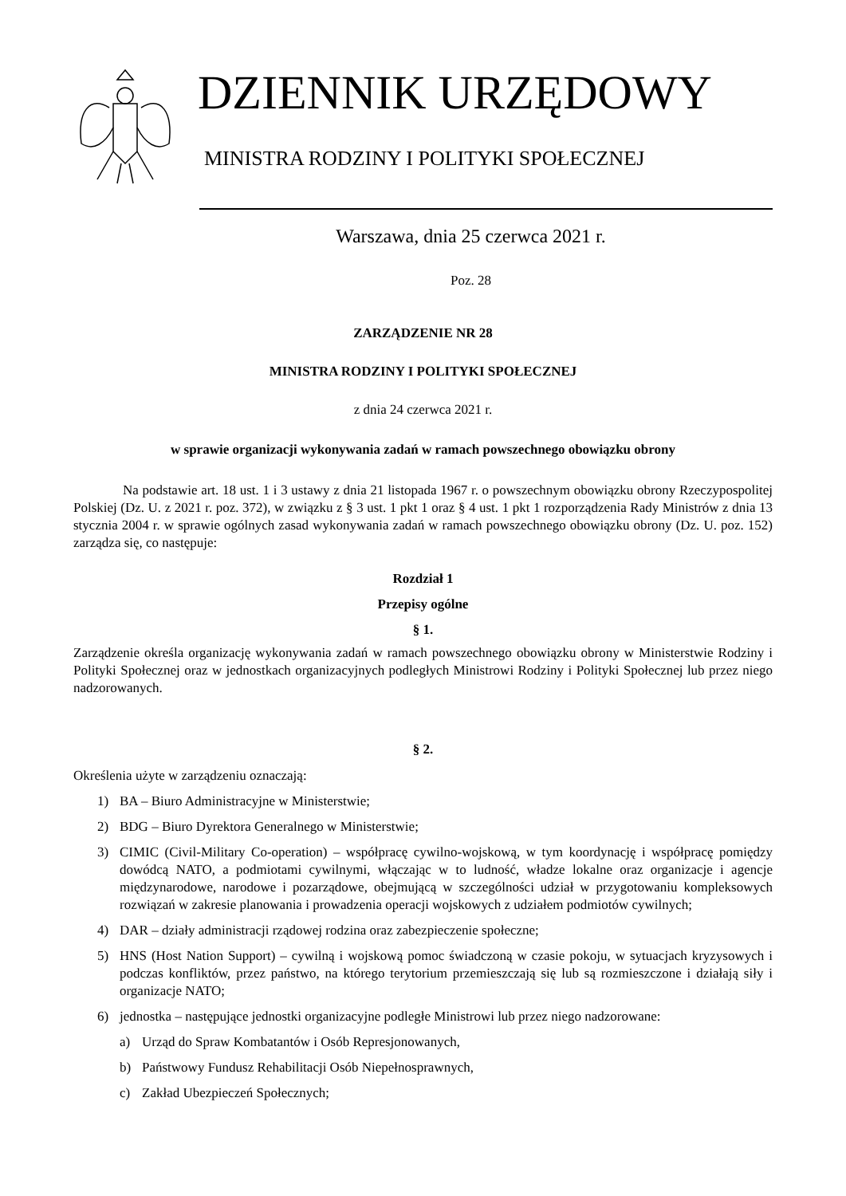DZIENNIK URZĘDOWY
MINISTRA RODZINY I POLITYKI SPOŁECZNEJ
Warszawa, dnia 25 czerwca 2021 r.
Poz. 28
ZARZĄDZENIE NR 28
MINISTRA RODZINY I POLITYKI SPOŁECZNEJ
z dnia 24 czerwca 2021 r.
w sprawie organizacji wykonywania zadań w ramach powszechnego obowiązku obrony
Na podstawie art. 18 ust. 1 i 3 ustawy z dnia 21 listopada 1967 r. o powszechnym obowiązku obrony Rzeczypospolitej Polskiej (Dz. U. z 2021 r. poz. 372), w związku z § 3 ust. 1 pkt 1 oraz § 4 ust. 1 pkt 1 rozporządzenia Rady Ministrów z dnia 13 stycznia 2004 r. w sprawie ogólnych zasad wykonywania zadań w ramach powszechnego obowiązku obrony (Dz. U. poz. 152) zarządza się, co następuje:
Rozdział 1
Przepisy ogólne
§ 1.
Zarządzenie określa organizację wykonywania zadań w ramach powszechnego obowiązku obrony w Ministerstwie Rodziny i Polityki Społecznej oraz w jednostkach organizacyjnych podległych Ministrowi Rodziny i Polityki Społecznej lub przez niego nadzorowanych.
§ 2.
Określenia użyte w zarządzeniu oznaczają:
1) BA – Biuro Administracyjne w Ministerstwie;
2) BDG – Biuro Dyrektora Generalnego w Ministerstwie;
3) CIMIC (Civil-Military Co-operation) – współpracę cywilno-wojskową, w tym koordynację i współpracę pomiędzy dowódcą NATO, a podmiotami cywilnymi, włączając w to ludność, władze lokalne oraz organizacje i agencje międzynarodowe, narodowe i pozarządowe, obejmującą w szczególności udział w przygotowaniu kompleksowych rozwiązań w zakresie planowania i prowadzenia operacji wojskowych z udziałem podmiotów cywilnych;
4) DAR – działy administracji rządowej rodzina oraz zabezpieczenie społeczne;
5) HNS (Host Nation Support) – cywilną i wojskową pomoc świadczoną w czasie pokoju, w sytuacjach kryzysowych i podczas konfliktów, przez państwo, na którego terytorium przemieszczają się lub są rozmieszczone i działają siły i organizacje NATO;
6) jednostka – następujące jednostki organizacyjne podległe Ministrowi lub przez niego nadzorowane:
a) Urząd do Spraw Kombatantów i Osób Represjonowanych,
b) Państwowy Fundusz Rehabilitacji Osób Niepełnosprawnych,
c) Zakład Ubezpieczeń Społecznych;